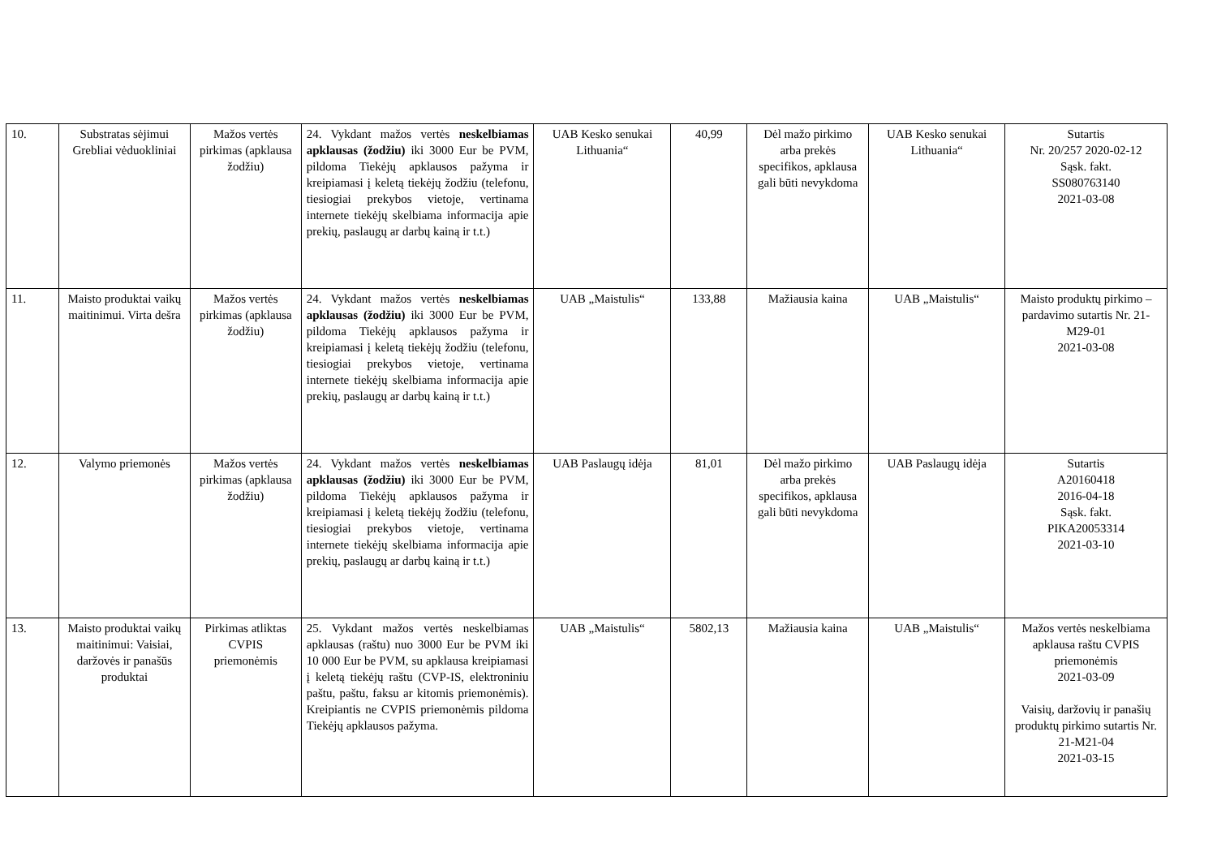| 10. | Substratas sėjimui Grebliai vėduokliniai | Mažos vertės pirkimas (apklausa žodžiu) | 24. Vykdant mažos vertės neskelbiamas apklausas (žodžiu) iki 3000 Eur be PVM, pildoma Tiekėjų apklausos pažyma ir kreipiamasi į keletą tiekėjų žodžiu (telefonu, tiesiogiai prekybos vietoje, vertinama internete tiekėjų skelbiama informacija apie prekių, paslaugų ar darbų kainą ir t.t.) | UAB Kesko senukai Lithuania“ | 40,99 | Dėl mažo pirkimo arba prekės specifikos, apklausa gali būti nevykdoma | UAB Kesko senukai Lithuania“ | Sutartis Nr. 20/257 2020-02-12 Sąsk. fakt. SS080763140 2021-03-08 |
| 11. | Maisto produktai vaikų maitinimui. Virta dešra | Mažos vertės pirkimas (apklausa žodžiu) | 24. Vykdant mažos vertės neskelbiamas apklausas (žodžiu) iki 3000 Eur be PVM, pildoma Tiekėjų apklausos pažyma ir kreipiamasi į keletą tiekėjų žodžiu (telefonu, tiesiogiai prekybos vietoje, vertinama internete tiekėjų skelbiama informacija apie prekių, paslaugų ar darbų kainą ir t.t.) | UAB „Maistulis“ | 133,88 | Mažiausia kaina | UAB „Maistulis“ | Maisto produktų pirkimo – pardavimo sutartis Nr. 21-M29-01 2021-03-08 |
| 12. | Valymo priemonės | Mažos vertės pirkimas (apklausa žodžiu) | 24. Vykdant mažos vertės neskelbiamas apklausas (žodžiu) iki 3000 Eur be PVM, pildoma Tiekėjų apklausos pažyma ir kreipiamasi į keletą tiekėjų žodžiu (telefonu, tiesiogiai prekybos vietoje, vertinama internete tiekėjų skelbiama informacija apie prekių, paslaugų ar darbų kainą ir t.t.) | UAB Paslaugų idėja | 81,01 | Dėl mažo pirkimo arba prekės specifikos, apklausa gali būti nevykdoma | UAB Paslaugų idėja | Sutartis A20160418 2016-04-18 Sąsk. fakt. PIKA20053314 2021-03-10 |
| 13. | Maisto produktai vaikų maitinimui: Vaisiai, daržovės ir panašūs produktai | Pirkimas atliktas CVPIS priemonėmis | 25. Vykdant mažos vertės neskelbiamas apklausas (raštu) nuo 3000 Eur be PVM iki 10 000 Eur be PVM, su apklausa kreipiamasi į keletą tiekėjų raštu (CVP-IS, elektroniniu paštu, paštu, faksu ar kitomis priemonėmis). Kreipiantis ne CVPIS priemonėmis pildoma Tiekėjų apklausos pažyma. | UAB „Maistulis“ | 5802,13 | Mažiausia kaina | UAB „Maistulis“ | Mažos vertės neskelbiama apklausa raštu CVPIS priemonėmis 2021-03-09 Vaisių, daržovių ir panašių produktų pirkimo sutartis Nr. 21-M21-04 2021-03-15 |